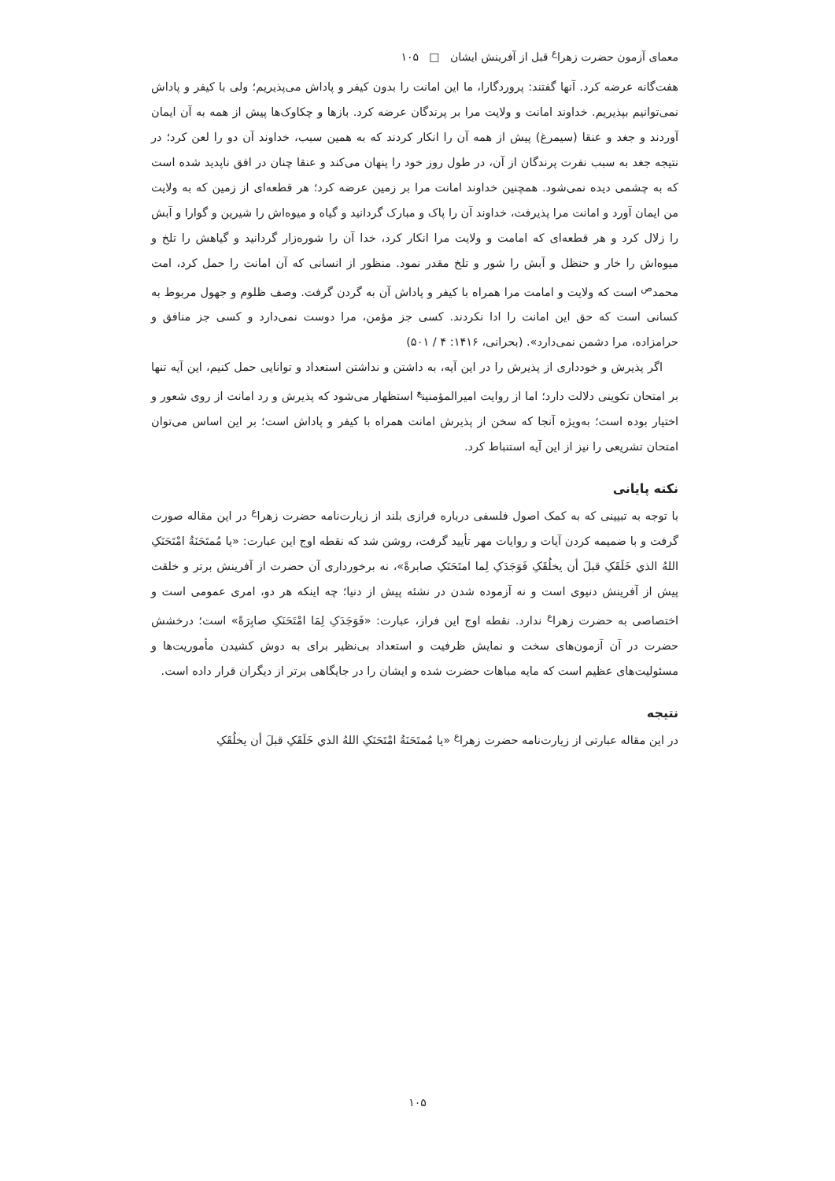معمای آزمون حضرت زهرا<sup>ع</sup> قبل از آفرینش ایشان □ ۱۰۵
هفت‌گانه عرضه کرد. آنها گفتند: پروردگارا، ما این امانت را بدون کیفر و پاداش می‌پذیریم؛ ولی با کیفر و پاداش نمی‌توانیم بپذیریم. خداوند امانت و ولایت مرا بر پرندگان عرضه کرد. بازها و چکاوک‌ها پیش از همه به آن ایمان آوردند و جغد و عنقا (سیمرغ) پیش از همه آن را انکار کردند که به همین سبب، خداوند آن دو را لعن کرد؛ در نتیجه جغد به سبب نفرت پرندگان از آن، در طول روز خود را پنهان می‌کند و عنقا چنان در افق ناپدید شده است که به چشمی دیده نمی‌شود. همچنین خداوند امانت مرا بر زمین عرضه کرد؛ هر قطعه‌ای از زمین که به ولایت من ایمان آورد و امانت مرا پذیرفت، خداوند آن را پاک و مبارک گردانید و گیاه و میوه‌اش را شیرین و گوارا و آبش را زلال کرد و هر قطعه‌ای که امامت و ولایت مرا انکار کرد، خدا آن را شوره‌زار گردانید و گیاهش را تلخ و میوه‌اش را خار و حنظل و آبش را شور و تلخ مقدر نمود. منظور از انسانی که آن امانت را حمل کرد، امت محمد<sup>ص</sup> است که ولایت و امامت مرا همراه با کیفر و پاداش آن به گردن گرفت. وصف ظلوم و جهول مربوط به کسانی است که حق این امانت را ادا نکردند. کسی جز مؤمن، مرا دوست نمی‌دارد و کسی جز منافق و حرامزاده، مرا دشمن نمی‌دارد». (بحرانی، ۱۴۱۶: ۴ / ۵۰۱)
اگر پذیرش و خودداری از پذیرش را در این آیه، به داشتن و نداشتن استعداد و توانایی حمل کنیم، این آیه تنها بر امتحان تکوینی دلالت دارد؛ اما از روایت امیرالمؤمنین<sup>ع</sup> استظهار می‌شود که پذیرش و رد امانت از روی شعور و اختیار بوده است؛ به‌ویژه آنجا که سخن از پذیرش امانت همراه با کیفر و پاداش است؛ بر این اساس می‌توان امتحان تشریعی را نیز از این آیه استنباط کرد.
نکته پایانی
با توجه به تبیینی که به کمک اصول فلسفی درباره فرازی بلند از زیارت‌نامه حضرت زهرا<sup>ع</sup> در این مقاله صورت گرفت و با ضمیمه کردن آیات و روایات مهر تأیید گرفت، روشن شد که نقطه اوج این عبارت: «یا مُمتَحَنَةُ امْتَحَنَکِ اللهُ الذي خَلَقَکِ قبلَ أن یخلُقَکِ فَوَجَدَکِ لِما امتَحَنَکِ صابرةً»، نه برخورداری آن حضرت از آفرینش برتر و خلقت پیش از آفرینش دنیوی است و نه آزموده شدن در نشئه پیش از دنیا؛ چه اینکه هر دو، امری عمومی است و اختصاصی به حضرت زهرا<sup>ع</sup> ندارد. نقطه اوج این فراز، عبارت: «فَوَجَدَکِ لِمَا امْتَحَنَکِ صابِرَةً» است؛ درخشش حضرت در آن آزمون‌های سخت و نمایش ظرفیت و استعداد بی‌نظیر برای به دوش کشیدن مأموریت‌ها و مسئولیت‌های عظیم است که مایه مباهات حضرت شده و ایشان را در جایگاهی برتر از دیگران قرار داده است.
نتیجه
در این مقاله عبارتی از زیارت‌نامه حضرت زهرا<sup>ع</sup> «یا مُمتَحَنَةُ امْتَحَنَکِ اللهُ الذي خَلَقَکِ قبلَ أن یخلُقَکِ
۱۰۵